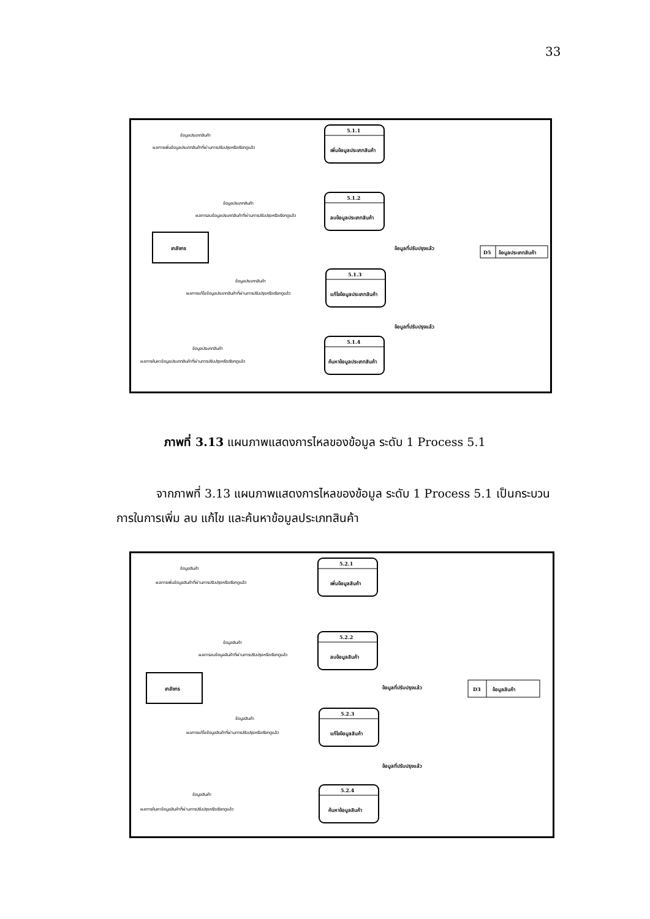33
5.1.1
เพิ่มข้อมูลประเภทสินค้า
5.1.2
ลบข้อมูลประเภทสินค้า
5.1.3
แก้ไขข้อมูลประเภทสินค้า
5.1.4
ค้นหาข้อมูลประเภทสินค้า
เภสัชกร
D5
ข้อมูลประเภทสินค้า
ข้อมูลประเภทสินค้า
ผลการเพิ่มข้อมูลประเภทสินค้าที่ผ่านการปรับปรุงหรือเรียกดูแล้ว
ข้อมูลประเภทสินค้า
ผลการลบข้อมูลประเภทสินค้าที่ผ่านการปรับปรุงหรือเรียกดูแล้ว
ข้อมูลที่ปรับปรุงแล้ว
ข้อมูลประเภทสินค้า
ผลการแก้ไขข้อมูลประเภทสินค้าที่ผ่านการปรับปรุงหรือเรียกดูแล้ว
ข้อมูลที่ปรับปรุงแล้ว
ข้อมูลประเภทสินค้า
ผลการค้นหาข้อมูลประเภทสินค้าที่ผ่านการปรับปรุงหรือเรียกดูแล้ว
ภาพที่ 3.13 แผนภาพแสดงการไหลของข้อมูล ระดับ 1 Process 5.1
จากภาพที่ 3.13 แผนภาพแสดงการไหลของข้อมูล ระดับ 1 Process 5.1 เป็นกระบวนการในการเพิ่ม ลบ แก้ไข และค้นหาข้อมูลประเภทสินค้า
5.2.1
เพิ่มข้อมูลสินค้า
5.2.2
ลบข้อมูลสินค้า
5.2.3
แก้ไขข้อมูลสินค้า
5.2.4
ค้นหาข้อมูลสินค้า
เภสัชกร
D3
ข้อมูลสินค้า
ข้อมูลสินค้า
ผลการเพิ่มข้อมูลสินค้าที่ผ่านการปรับปรุงหรือเรียกดูแล้ว
ข้อมูลสินค้า
ผลการลบข้อมูลสินค้าที่ผ่านการปรับปรุงหรือเรียกดูแล้ว
ข้อมูลที่ปรับปรุงแล้ว
ข้อมูลสินค้า
ผลการแก้ไขข้อมูลสินค้าที่ผ่านการปรับปรุงหรือเรียกดูแล้ว
ข้อมูลที่ปรับปรุงแล้ว
ข้อมูลสินค้า
ผลการค้นหาข้อมูลสินค้าที่ผ่านการปรับปรุงหรือเรียกดูแล้ว